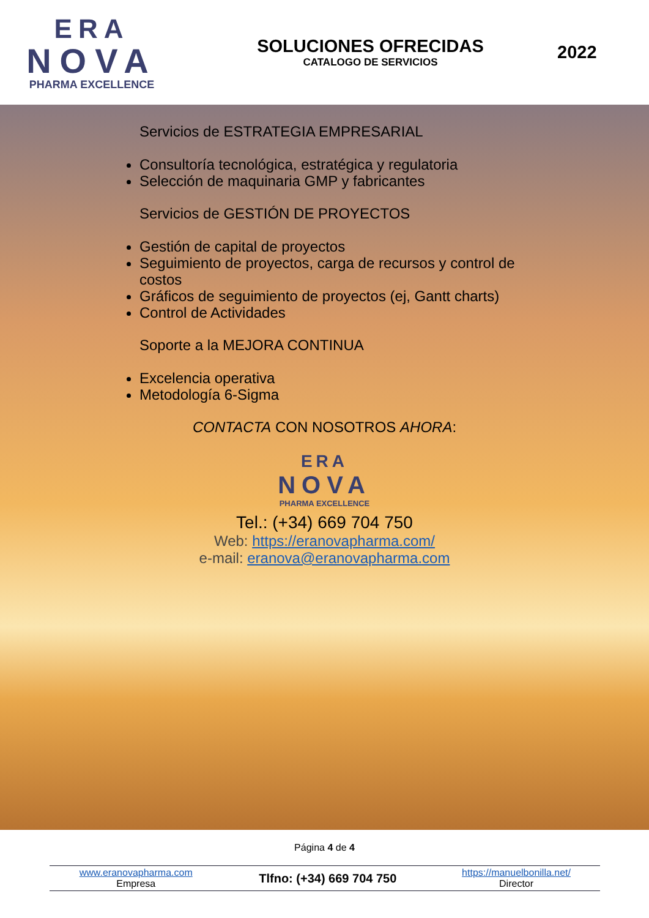ERA
NOVA
PHARMA EXCELLENCE
SOLUCIONES OFRECIDAS
CATALOGO DE SERVICIOS
2022
Servicios de ESTRATEGIA EMPRESARIAL
Consultoría tecnológica, estratégica y regulatoria
Selección de maquinaria GMP y fabricantes
Servicios de GESTIÓN DE PROYECTOS
Gestión de capital de proyectos
Seguimiento de proyectos, carga de recursos y control de costos
Gráficos de seguimiento de proyectos (ej, Gantt charts)
Control de Actividades
Soporte a la MEJORA CONTINUA
Excelencia operativa
Metodología 6-Sigma
CONTACTA CON NOSOTROS AHORA:
ERA
NOVA
PHARMA EXCELLENCE
Tel.: (+34) 669 704 750
Web: https://eranovapharma.com/
e-mail: eranova@eranovapharma.com
Página 4 de 4
| www.eranovapharma.com Empresa | Tlfno: (+34) 669 704 750 | https://manuelbonilla.net/ Director |